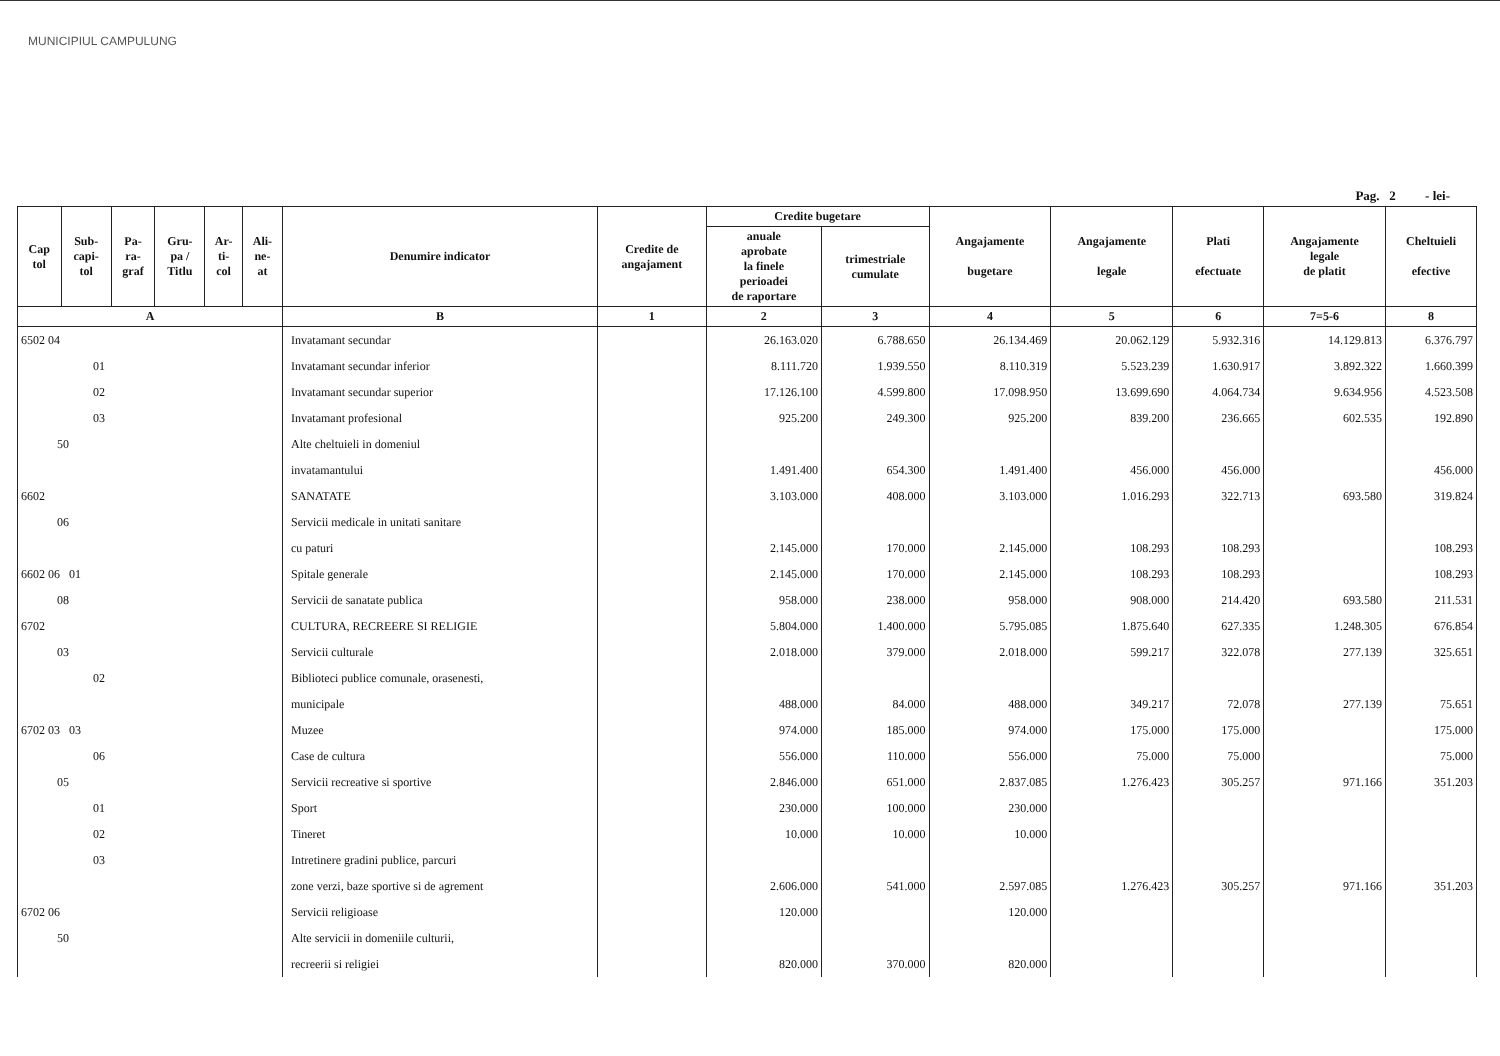MUNICIPIUL CAMPULUNG
Pag. 2 - lei-
| Cap tol | Sub- capi- tol | Pa- ra- graf | Gru- pa / Titlu | Ar- ti- col | Ali- ne- at | Denumire indicator | Credite de angajament | Credite bugetare | | Angajamente bugetare | Angajamente legale | Plati efectuate | Angajamente legale de platit | Cheltuieli efective |
| --- | --- | --- | --- | --- | --- | --- | --- | --- | --- | --- | --- | --- | --- | --- |
| | | | | | | | | anuale aprobate la finele perioadei de raportare | trimestriale cumulate | | | | | |
| A | | | | | | B | 1 | 2 | 3 | 4 | 5 | 6 | 7=5-6 | 8 |
| 6502 04 | | | | | | Invatamant secundar | | 26.163.020 | 6.788.650 | 26.134.469 | 20.062.129 | 5.932.316 | 14.129.813 | 6.376.797 |
| 01 | | | | | | Invatamant secundar inferior | | 8.111.720 | 1.939.550 | 8.110.319 | 5.523.239 | 1.630.917 | 3.892.322 | 1.660.399 |
| 02 | | | | | | Invatamant secundar superior | | 17.126.100 | 4.599.800 | 17.098.950 | 13.699.690 | 4.064.734 | 9.634.956 | 4.523.508 |
| 03 | | | | | | Invatamant profesional | | 925.200 | 249.300 | 925.200 | 839.200 | 236.665 | 602.535 | 192.890 |
| 50 | | | | | | Alte cheltuieli in domeniul | | | | | | | | |
| | | | | | | invatamantului | | 1.491.400 | 654.300 | 1.491.400 | 456.000 | 456.000 | | 456.000 |
| 6602 | | | | | | SANATATE | | 3.103.000 | 408.000 | 3.103.000 | 1.016.293 | 322.713 | 693.580 | 319.824 |
| 06 | | | | | | Servicii medicale in unitati sanitare | | | | | | | | |
| | | | | | | cu paturi | | 2.145.000 | 170.000 | 2.145.000 | 108.293 | 108.293 | | 108.293 |
| 6602 06 01 | | | | | | Spitale generale | | 2.145.000 | 170.000 | 2.145.000 | 108.293 | 108.293 | | 108.293 |
| 08 | | | | | | Servicii de sanatate publica | | 958.000 | 238.000 | 958.000 | 908.000 | 214.420 | 693.580 | 211.531 |
| 6702 | | | | | | CULTURA, RECREERE SI RELIGIE | | 5.804.000 | 1.400.000 | 5.795.085 | 1.875.640 | 627.335 | 1.248.305 | 676.854 |
| 03 | | | | | | Servicii culturale | | 2.018.000 | 379.000 | 2.018.000 | 599.217 | 322.078 | 277.139 | 325.651 |
| 02 | | | | | | Biblioteci publice comunale, orasenesti, | | | | | | | | |
| | | | | | | municipale | | 488.000 | 84.000 | 488.000 | 349.217 | 72.078 | 277.139 | 75.651 |
| 6702 03 03 | | | | | | Muzee | | 974.000 | 185.000 | 974.000 | 175.000 | 175.000 | | 175.000 |
| 06 | | | | | | Case de cultura | | 556.000 | 110.000 | 556.000 | 75.000 | 75.000 | | 75.000 |
| 05 | | | | | | Servicii recreative si sportive | | 2.846.000 | 651.000 | 2.837.085 | 1.276.423 | 305.257 | 971.166 | 351.203 |
| 01 | | | | | | Sport | | 230.000 | 100.000 | 230.000 | | | | |
| 02 | | | | | | Tineret | | 10.000 | 10.000 | 10.000 | | | | |
| 03 | | | | | | Intretinere gradini publice, parcuri | | | | | | | | |
| | | | | | | zone verzi, baze sportive si de agrement | | 2.606.000 | 541.000 | 2.597.085 | 1.276.423 | 305.257 | 971.166 | 351.203 |
| 6702 06 | | | | | | Servicii religioase | | 120.000 | | 120.000 | | | | |
| 50 | | | | | | Alte servicii in domeniile culturii, | | | | | | | | |
| | | | | | | recreerii si religiei | | 820.000 | 370.000 | 820.000 | | | | |